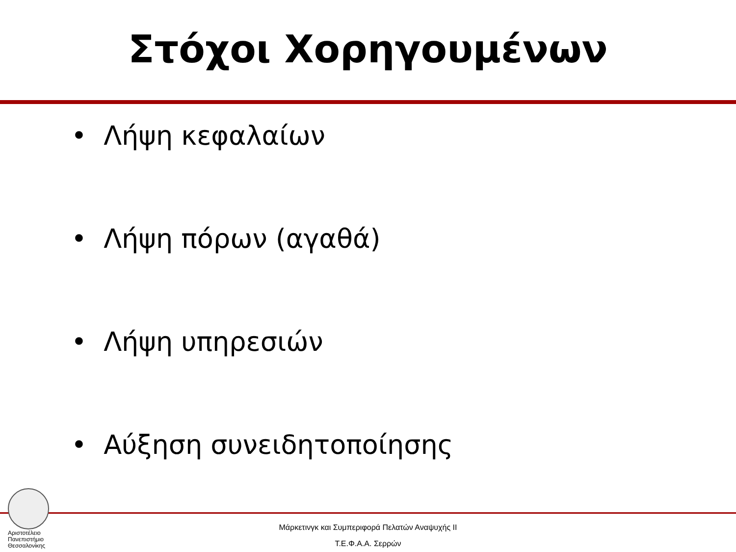Στόχοι Χορηγουμένων
• Λήψη κεφαλαίων
• Λήψη πόρων (αγαθά)
• Λήψη υπηρεσιών
• Αύξηση συνειδητοποίησης
Αριστοτέλειο
Πανεπιστήμιο
Θεσσαλονίκης
Μάρκετινγκ και Συμπεριφορά Πελατών Αναψυχής ΙΙ
Τ.Ε.Φ.Α.Α. Σερρών